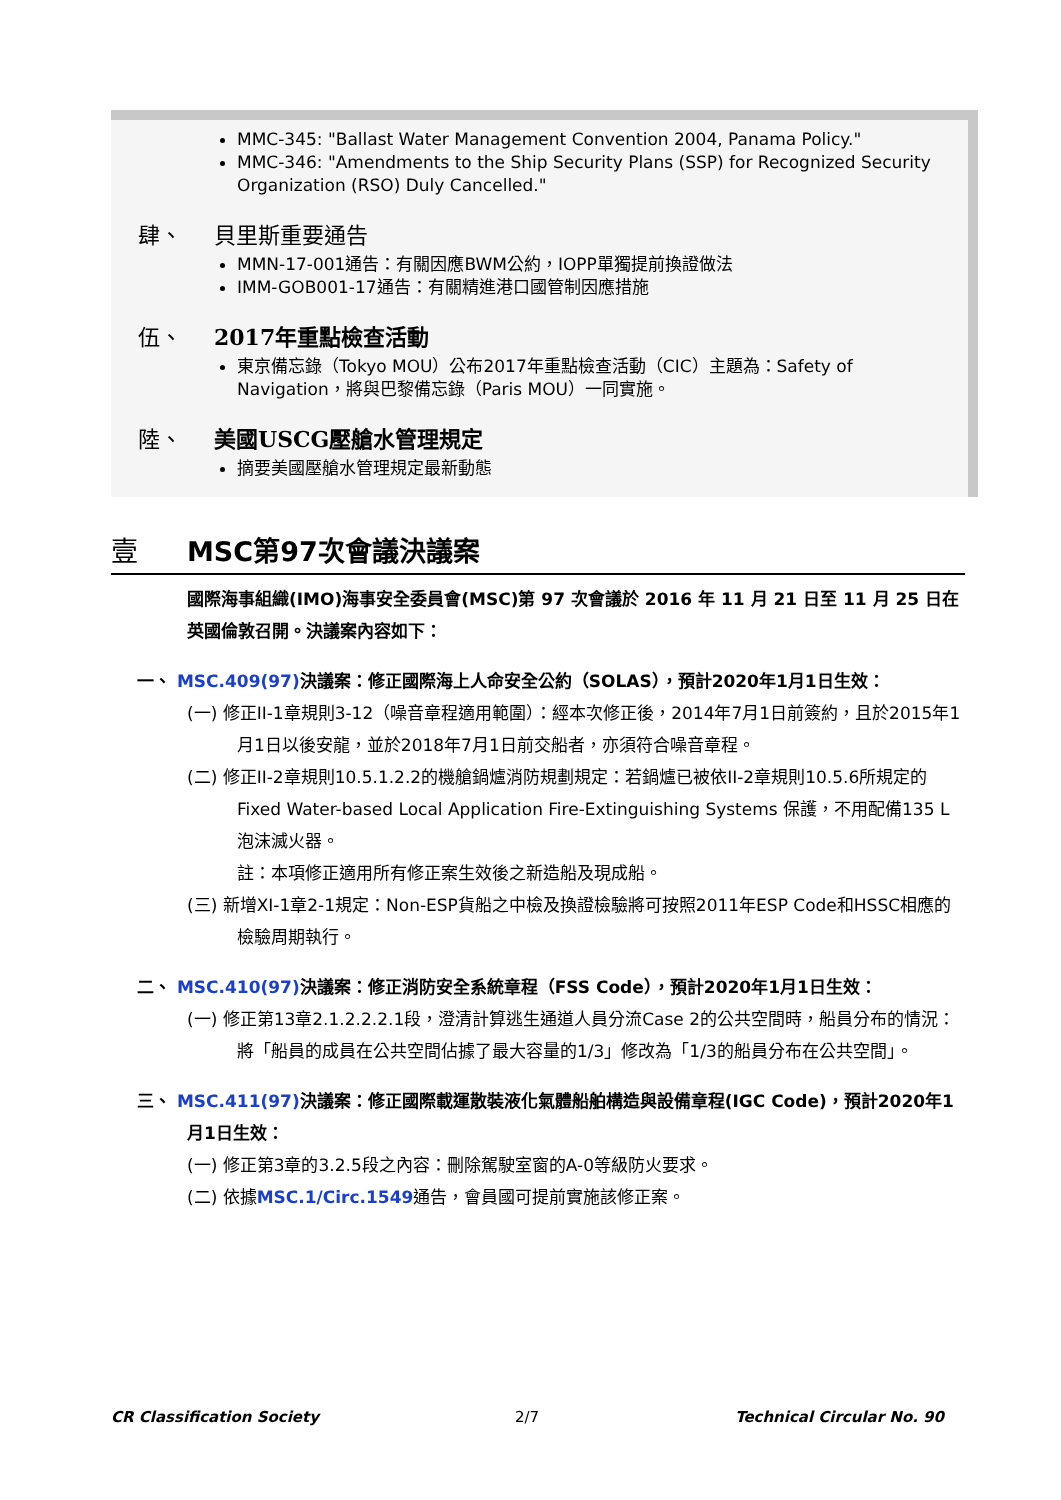MMC-345: "Ballast Water Management Convention 2004, Panama Policy."
MMC-346: "Amendments to the Ship Security Plans (SSP) for Recognized Security Organization (RSO) Duly Cancelled."
肆、 貝里斯重要通告
MMN-17-001通告：有關因應BWM公約，IOPP單獨提前換證做法
IMM-GOB001-17通告：有關精進港口國管制因應措施
伍、 2017年重點檢查活動
東京備忘錄（Tokyo MOU）公布2017年重點檢查活動（CIC）主題為：Safety of Navigation，將與巴黎備忘錄（Paris MOU）一同實施。
陸、 美國USCG壓艙水管理規定
摘要美國壓艙水管理規定最新動態
壹 MSC第97次會議決議案
國際海事組織(IMO)海事安全委員會(MSC)第 97 次會議於 2016 年 11 月 21 日至 11 月 25 日在英國倫敦召開。決議案內容如下：
一、 MSC.409(97) 決議案：修正國際海上人命安全公約（SOLAS），預計2020年1月1日生效：
(一) 修正II-1章規則3-12（噪音章程適用範圍）：經本次修正後，2014年7月1日前簽約，且於2015年1月1日以後安龍，並於2018年7月1日前交船者，亦須符合噪音章程。
(二) 修正II-2章規則10.5.1.2.2的機艙鍋爐消防規劃規定：若鍋爐已被依II-2章規則10.5.6所規定的Fixed Water-based Local Application Fire-Extinguishing Systems 保護，不用配備135 L泡沫滅火器。
註：本項修正適用所有修正案生效後之新造船及現成船。
(三) 新增XI-1章2-1規定：Non-ESP貨船之中檢及換證檢驗將可按照2011年ESP Code和HSSC相應的檢驗周期執行。
二、 MSC.410(97) 決議案：修正消防安全系統章程（FSS Code），預計2020年1月1日生效：
(一) 修正第13章2.1.2.2.2.1段，澄清計算逃生通道人員分流Case 2的公共空間時，船員分布的情況：將「船員的成員在公共空間佔據了最大容量的1/3」修改為「1/3的船員分布在公共空間」。
三、 MSC.411(97) 決議案：修正國際載運散裝液化氣體船舶構造與設備章程(IGC Code)，預計2020年1月1日生效：
(一) 修正第3章的3.2.5段之內容：刪除駕駛室窗的A-0等級防火要求。
(二) 依據MSC.1/Circ.1549通告，會員國可提前實施該修正案。
CR Classification Society 2/7 Technical Circular No. 90